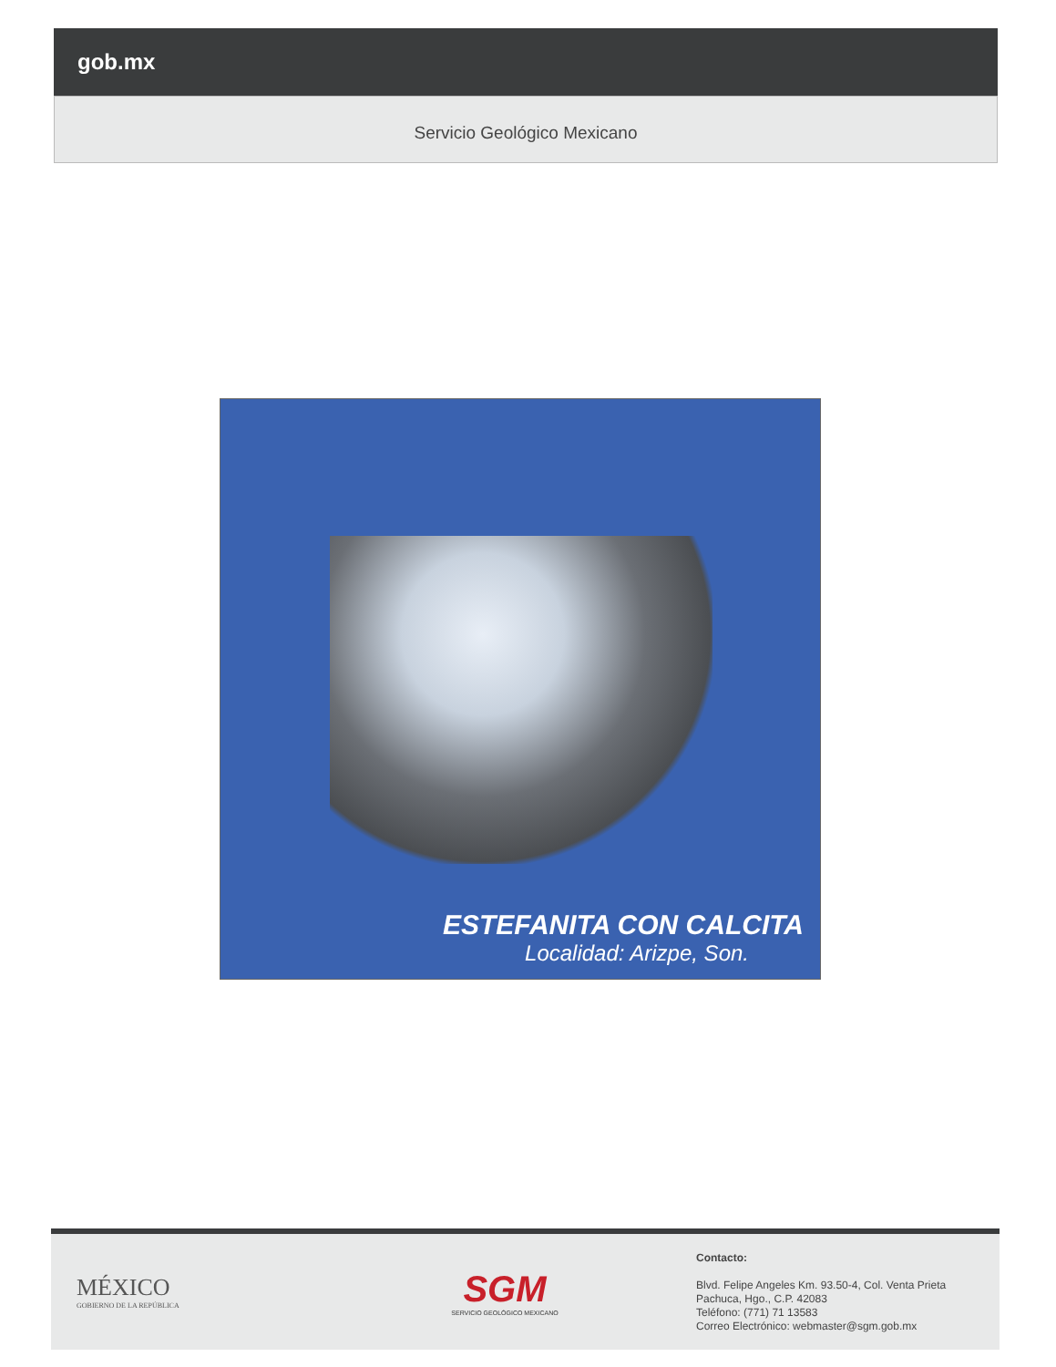gob.mx
Servicio Geológico Mexicano
ESTEFANITA CON CALCITA
Localidad: Arizpe, Son.
MÉXICO
GOBIERNO DE LA REPÚBLICA
SGM
SERVICIO GEOLÓGICO MEXICANO
Contacto:
Blvd. Felipe Angeles Km. 93.50-4, Col. Venta Prieta
Pachuca, Hgo., C.P. 42083
Teléfono: (771) 71 13583
Correo Electrónico: webmaster@sgm.gob.mx